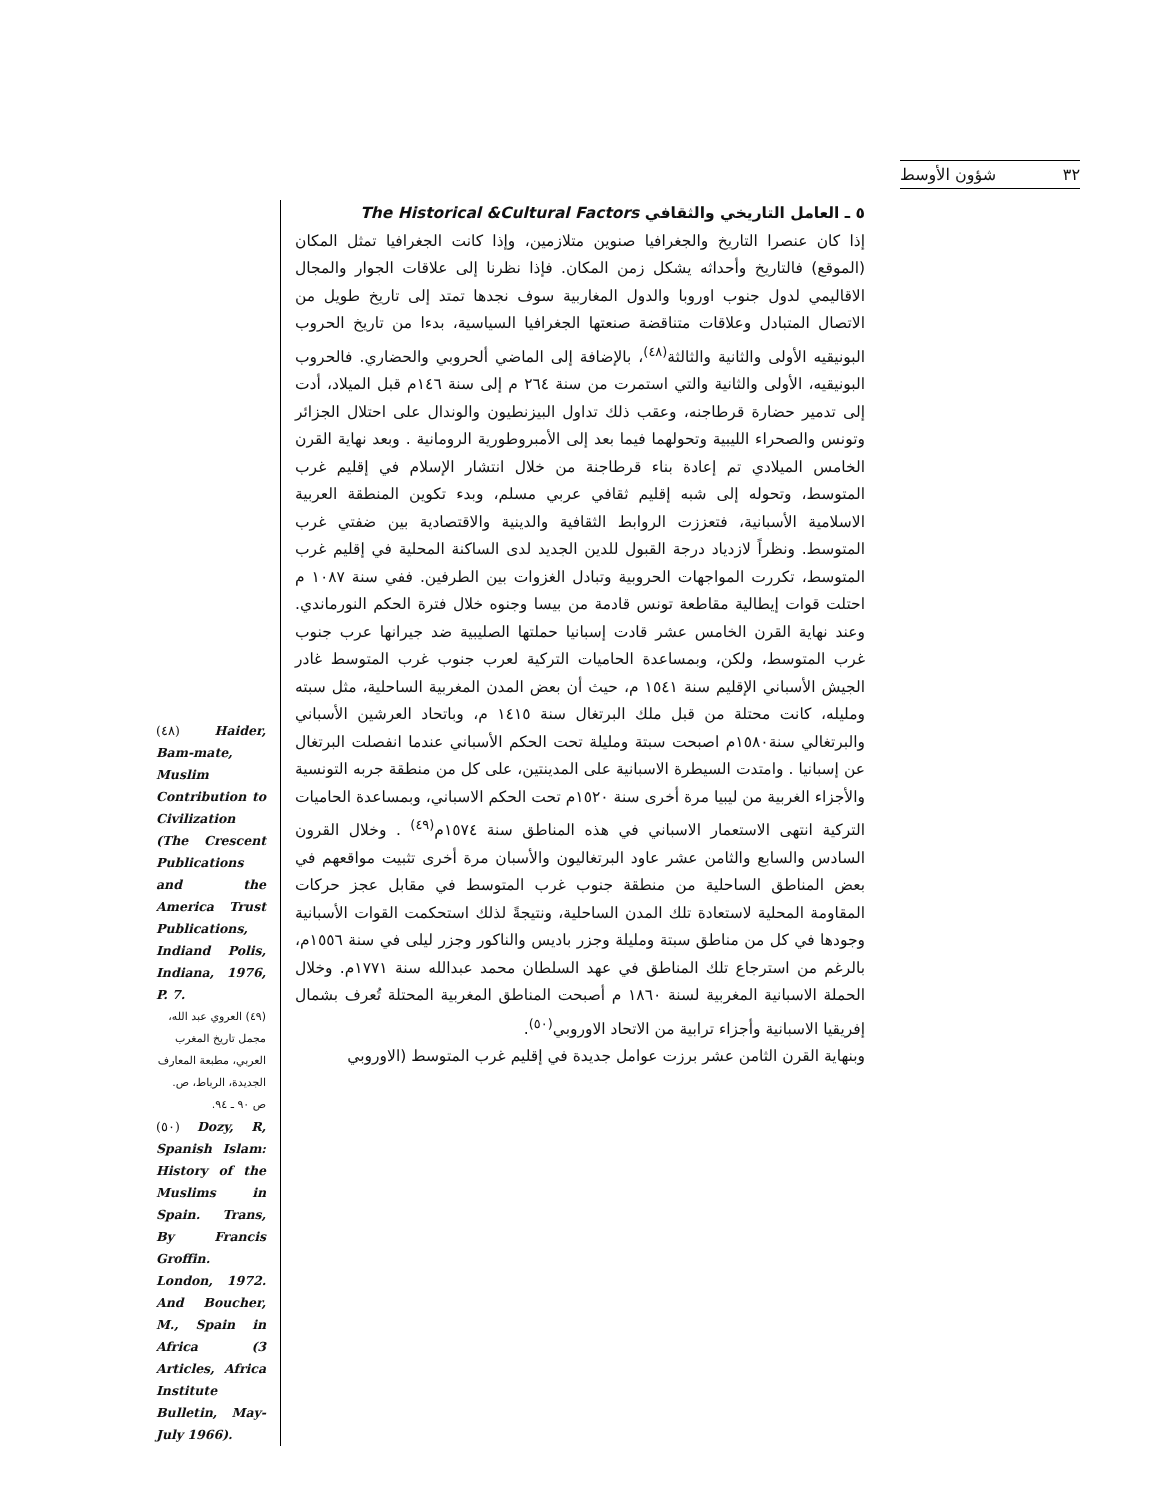شؤون الأوسط ٣٢
٥ ـ العامل التاريخي والثقافي The Historical &Cultural Factors
إذا كان عنصرا التاريخ والجغرافيا صنوين متلازمين، وإذا كانت الجغرافيا تمثل المكان (الموقع) فالتاريخ وأحداثه يشكل زمن المكان. فإذا نظرنا إلى علاقات الجوار والمجال الاقاليمي لدول جنوب اوروبا والدول المغاربية سوف نجدها تمتد إلى تاريخ طويل من الاتصال المتبادل وعلاقات متناقضة صنعتها الجغرافيا السياسية، بدءا من تاريخ الحروب البونيقيه الأولى والثانية والثالثة<sup>(٤٨)</sup>، بالإضافة إلى الماضي ألحروبي والحضاري. فالحروب البونيقيه، الأولى والثانية والتي استمرت من سنة ٢٦٤ م إلى سنة ١٤٦م قبل الميلاد، أدت إلى تدمير حضارة قرطاجنه، وعقب ذلك تداول البيزنطيون والوندال على احتلال الجزائر وتونس والصحراء الليبية وتحولهما فيما بعد إلى الأمبروطورية الرومانية . وبعد نهاية القرن الخامس الميلادي تم إعادة بناء قرطاجنة من خلال انتشار الإسلام في إقليم غرب المتوسط، وتحوله إلى شبه إقليم ثقافي عربي مسلم، وبدء تكوين المنطقة العربية الاسلامية الأسبانية، فتعززت الروابط الثقافية والدينية والاقتصادية بين ضفتي غرب المتوسط. ونظراً لازدياد درجة القبول للدين الجديد لدى الساكنة المحلية في إقليم غرب المتوسط، تكررت المواجهات الحروبية وتبادل الغزوات بين الطرفين. ففي سنة ١٠٨٧ م احتلت قوات إيطالية مقاطعة تونس قادمة من بيسا وجنوه خلال فترة الحكم النورماندي. وعند نهاية القرن الخامس عشر قادت إسبانيا حملتها الصليبية ضد جيرانها عرب جنوب غرب المتوسط، ولكن، وبمساعدة الحاميات التركية لعرب جنوب غرب المتوسط غادر الجيش الأسباني الإقليم سنة ١٥٤١ م، حيث أن بعض المدن المغربية الساحلية، مثل سبته ومليله، كانت محتلة من قبل ملك البرتغال سنة ١٤١٥ م، وباتحاد العرشين الأسباني والبرتغالي سنة١٥٨٠م اصبحت سبتة ومليلة تحت الحكم الأسباني عندما انفصلت البرتغال عن إسبانيا . وامتدت السيطرة الاسبانية على المدينتين، على كل من منطقة جربه التونسية والأجزاء الغربية من ليبيا مرة أخرى سنة ١٥٢٠م تحت الحكم الاسباني، وبمساعدة الحاميات التركية انتهى الاستعمار الاسباني في هذه المناطق سنة ١٥٧٤م<sup>(٤٩)</sup> . وخلال القرون السادس والسابع والثامن عشر عاود البرتغاليون والأسبان مرة أخرى تثبيت مواقعهم في بعض المناطق الساحلية من منطقة جنوب غرب المتوسط في مقابل عجز حركات المقاومة المحلية لاستعادة تلك المدن الساحلية، ونتيجةً لذلك استحكمت القوات الأسبانية وجودها في كل من مناطق سبتة ومليلة وجزر باديس والناكور وجزر ليلى في سنة ١٥٥٦م، بالرغم من استرجاع تلك المناطق في عهد السلطان محمد عبدالله سنة ١٧٧١م. وخلال الحملة الاسبانية المغربية لسنة ١٨٦٠ م أصبحت المناطق المغربية المحتلة تُعرف بشمال إفريقيا الاسبانية وأجزاء ترابية من الاتحاد الاوروبي<sup>(٥٠)</sup>.
وبنهاية القرن الثامن عشر برزت عوامل جديدة في إقليم غرب المتوسط (الاوروبي
(٤٨) Haider, Bam-mate, Muslim Contribution to Civilization (The Crescent Publications and the America Trust Publications, Indiand Polis, Indiana, 1976, P. 7.
(٤٩) العروي عبد الله، مجمل تاريخ المغرب العربي، مطبعة المعارف الجديدة، الرباط، ص. ص ٩٠ ـ ٩٤.
(٥٠) Dozy, R, Spanish Islam: History of the Muslims in Spain. Trans, By Francis Groffin. London, 1972. And Boucher, M., Spain in Africa (3 Articles, Africa Institute Bulletin, May-July 1966).